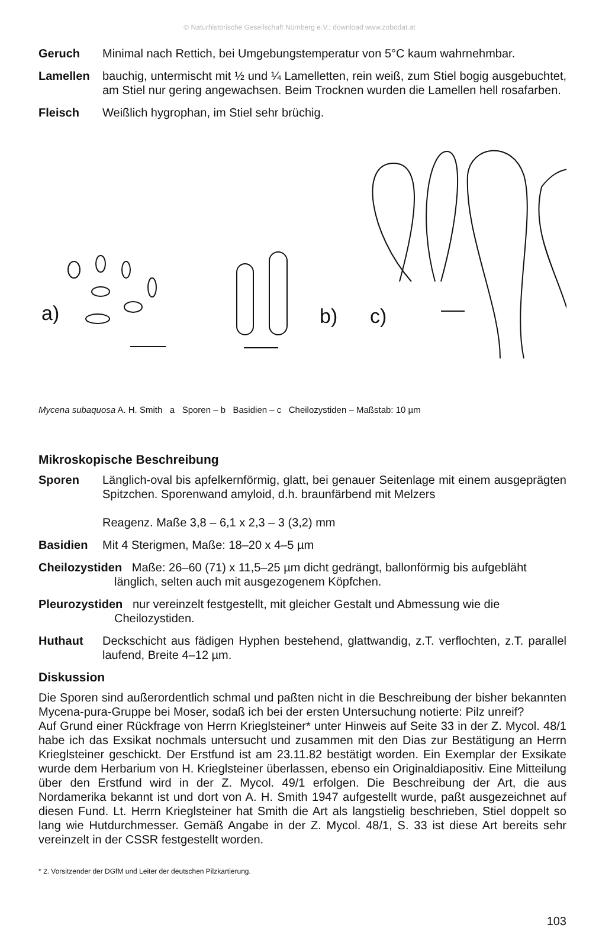© Naturhistorische Gesellschaft Nürnberg e.V.; download www.zobodat.at
Geruch Minimal nach Rettich, bei Umgebungstemperatur von 5°C kaum wahrnehmbar.
Lamellen bauchig, untermischt mit ½ und ¼ Lamelletten, rein weiß, zum Stiel bogig ausgebuchtet, am Stiel nur gering angewachsen. Beim Trocknen wurden die Lamellen hell rosafarben.
Fleisch Weißlich hygrophan, im Stiel sehr brüchig.
a)
b)
c)
Mycena subaquosa A. H. Smith a Sporen – b Basidien – c Cheilozystiden – Maßstab: 10 µm
Mikroskopische Beschreibung
Sporen Länglich-oval bis apfelkernförmig, glatt, bei genauer Seitenlage mit einem ausgeprägten Spitzchen. Sporenwand amyloid, d.h. braunfärbend mit Melzers
Reagenz. Maße 3,8 – 6,1 x 2,3 – 3 (3,2) mm
Basidien Mit 4 Sterigmen, Maße: 18–20 x 4–5 µm
Cheilozystiden Maße: 26–60 (71) x 11,5–25 µm dicht gedrängt, ballonförmig bis aufgebläht
länglich, selten auch mit ausgezogenem Köpfchen.
Pleurozystiden nur vereinzelt festgestellt, mit gleicher Gestalt und Abmessung wie die
Cheilozystiden.
Huthaut Deckschicht aus fädigen Hyphen bestehend, glattwandig, z.T. verflochten, z.T. parallel laufend, Breite 4–12 µm.
Diskussion
Die Sporen sind außerordentlich schmal und paßten nicht in die Beschreibung der bisher bekannten Mycena-pura-Gruppe bei Moser, sodaß ich bei der ersten Untersuchung notierte: Pilz unreif?
Auf Grund einer Rückfrage von Herrn Krieglsteiner* unter Hinweis auf Seite 33 in der Z. Mycol. 48/1 habe ich das Exsikat nochmals untersucht und zusammen mit den Dias zur Bestätigung an Herrn Krieglsteiner geschickt. Der Erstfund ist am 23.11.82 bestätigt worden. Ein Exemplar der Exsikate wurde dem Herbarium von H. Krieglsteiner überlassen, ebenso ein Originaldiapositiv. Eine Mitteilung über den Erstfund wird in der Z. Mycol. 49/1 erfolgen. Die Beschreibung der Art, die aus Nordamerika bekannt ist und dort von A. H. Smith 1947 aufgestellt wurde, paßt ausgezeichnet auf diesen Fund. Lt. Herrn Krieglsteiner hat Smith die Art als langstielig beschrieben, Stiel doppelt so lang wie Hutdurchmesser. Gemäß Angabe in der Z. Mycol. 48/1, S. 33 ist diese Art bereits sehr vereinzelt in der CSSR festgestellt worden.
* 2. Vorsitzender der DGfM und Leiter der deutschen Pilzkartierung.
103